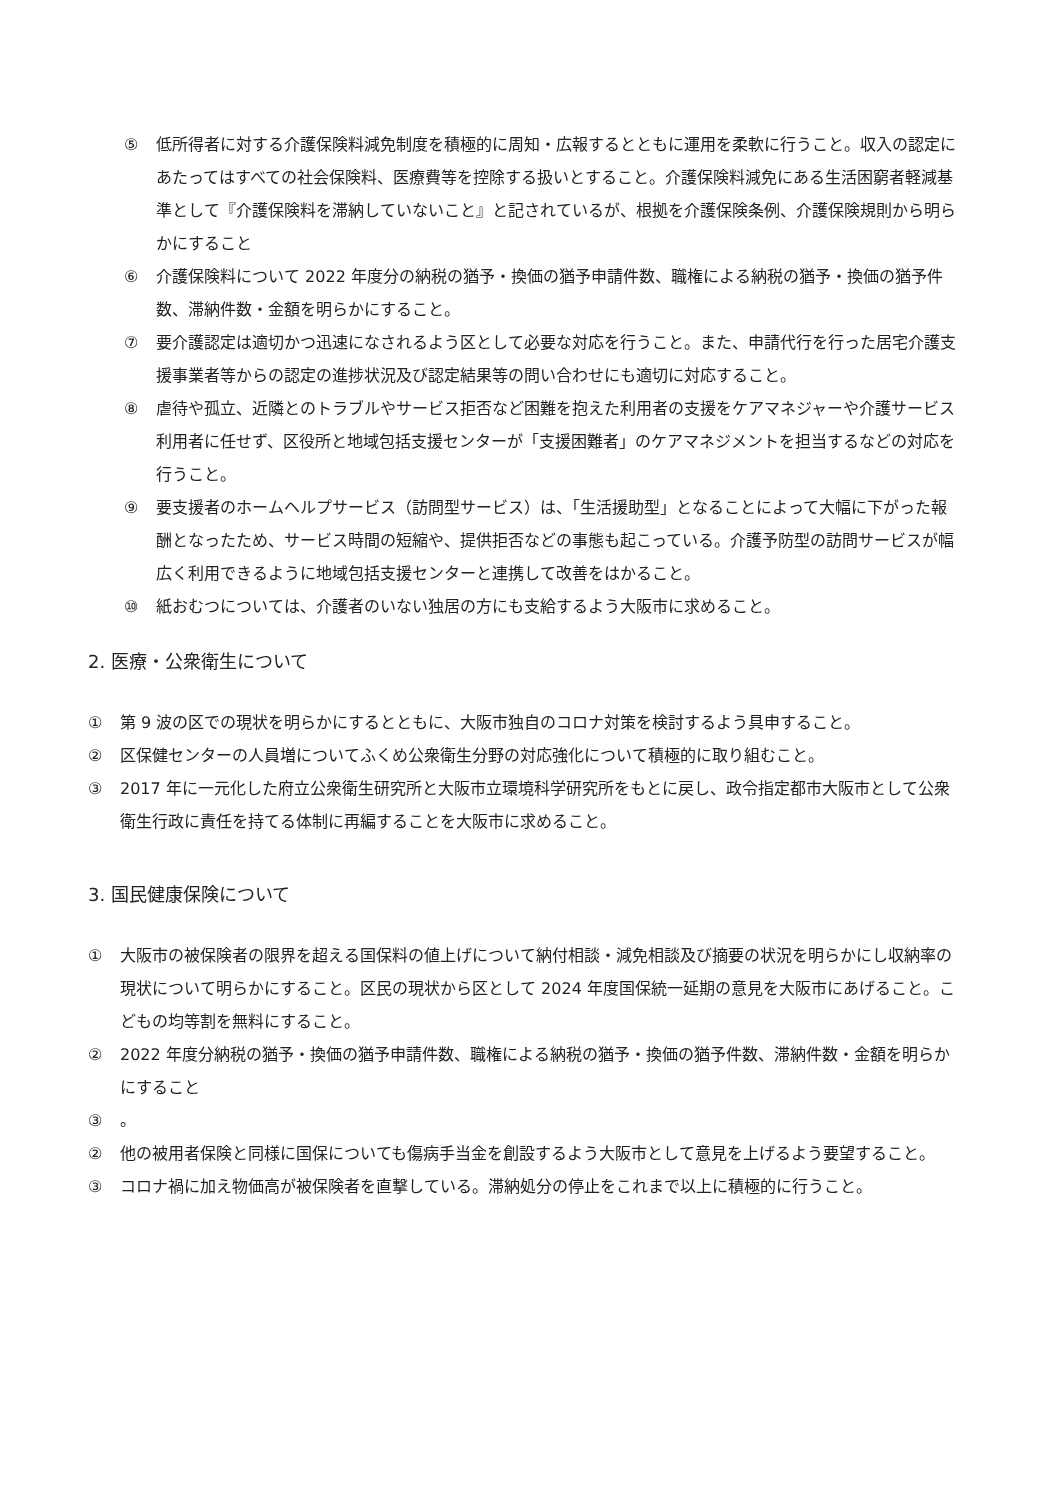⑤ 低所得者に対する介護保険料減免制度を積極的に周知・広報するとともに運用を柔軟に行うこと。収入の認定にあたってはすべての社会保険料、医療費等を控除する扱いとすること。介護保険料減免にある生活困窮者軽減基準として『介護保険料を滞納していないこと』と記されているが、根拠を介護保険条例、介護保険規則から明らかにすること
⑥ 介護保険料について 2022 年度分の納税の猶予・換価の猶予申請件数、職権による納税の猶予・換価の猶予件数、滞納件数・金額を明らかにすること。
⑦ 要介護認定は適切かつ迅速になされるよう区として必要な対応を行うこと。また、申請代行を行った居宅介護支援事業者等からの認定の進捗状況及び認定結果等の問い合わせにも適切に対応すること。
⑧ 虐待や孤立、近隣とのトラブルやサービス拒否など困難を抱えた利用者の支援をケアマネジャーや介護サービス利用者に任せず、区役所と地域包括支援センターが「支援困難者」のケアマネジメントを担当するなどの対応を行うこと。
⑨ 要支援者のホームヘルプサービス（訪問型サービス）は、「生活援助型」となることによって大幅に下がった報酬となったため、サービス時間の短縮や、提供拒否などの事態も起こっている。介護予防型の訪問サービスが幅広く利用できるように地域包括支援センターと連携して改善をはかること。
⑩ 紙おむつについては、介護者のいない独居の方にも支給するよう大阪市に求めること。
2. 医療・公衆衛生について
① 第 9 波の区での現状を明らかにするとともに、大阪市独自のコロナ対策を検討するよう具申すること。
② 区保健センターの人員増についてふくめ公衆衛生分野の対応強化について積極的に取り組むこと。
③ 2017 年に一元化した府立公衆衛生研究所と大阪市立環境科学研究所をもとに戻し、政令指定都市大阪市として公衆衛生行政に責任を持てる体制に再編することを大阪市に求めること。
3. 国民健康保険について
① 大阪市の被保険者の限界を超える国保料の値上げについて納付相談・減免相談及び摘要の状況を明らかにし収納率の現状について明らかにすること。区民の現状から区として 2024 年度国保統一延期の意見を大阪市にあげること。こどもの均等割を無料にすること。
② 2022 年度分納税の猶予・換価の猶予申請件数、職権による納税の猶予・換価の猶予件数、滞納件数・金額を明らかにすること
③ 。
② 他の被用者保険と同様に国保についても傷病手当金を創設するよう大阪市として意見を上げるよう要望すること。
③ コロナ禍に加え物価高が被保険者を直撃している。滞納処分の停止をこれまで以上に積極的に行うこと。